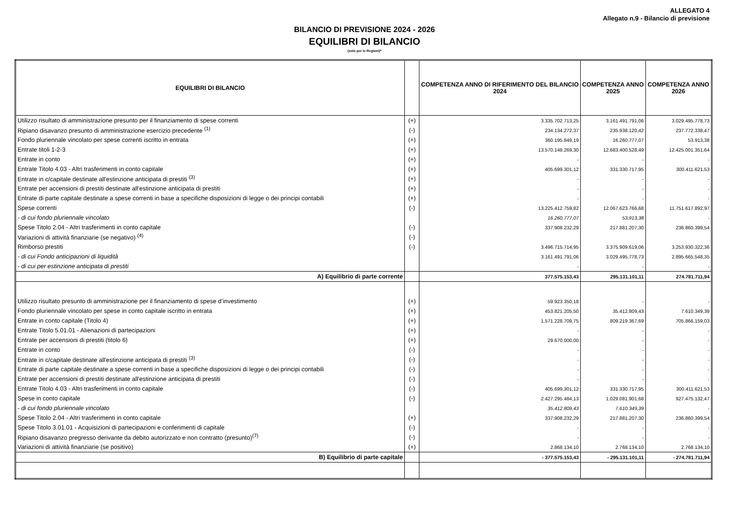ALLEGATO 4
Allegato n.9 - Bilancio di previsione
BILANCIO DI PREVISIONE 2024 - 2026
EQUILIBRI DI BILANCIO
(solo per le Regioni)*
| EQUILIBRI DI BILANCIO | | COMPETENZA ANNO DI RIFERIMENTO DEL BILANCIO 2024 | COMPETENZA ANNO 2025 | COMPETENZA ANNO 2026 |
| --- | --- | --- | --- | --- |
| Utilizzo risultato di amministrazione presunto per il finanziamento di spese correnti | (+) | 3.335.702.713,25 | 3.161.491.791,06 | 3.029.495.778,73 |
| Ripiano disavanzo presunto di amministrazione esercizio precedente <sup>(1)</sup> | (-) | 234.134.272,37 | 235.938.120,42 | 237.772.338,47 |
| Fondo pluriennale vincolato per spese correnti iscritto in entrata | (+) | 360.195.849,19 | 16.260.777,07 | 53.913,38 |
| Entrate titoli 1-2-3 | (+) | 13.570.148.269,30 | 12.683.400.528,49 | 12.425.001.351,64 |
| Entrate in conto | (+) | - | - | - |
| Entrate Titolo 4.03 - Altri trasferimenti in conto capitale | (+) | 405.699.301,12 | 331.330.717,95 | 300.411.621,53 |
| Entrate in c/capitale destinate all'estinzione anticipata di prestiti <sup>(3)</sup> | (+) | - | - | - |
| Entrate per accensioni di prestiti destinate all'estinzione anticipata di prestiti | (+) | - | - | - |
| Entrate di parte capitale destinate a spese correnti in base a specifiche disposizioni di legge o dei principi contabili | (+) | - | - | - |
| Spese correnti | (-) | 13.225.412.759,82 | 12.067.623.766,68 | 11.751.617.892,97 |
| - di cui fondo pluriennale vincolato | | 16.260.777,07 | 53.913,38 | - |
| Spese Titolo 2.04 - Altri trasferimenti in conto capitale | (-) | 337.908.232,29 | 217.881.207,30 | 236.860.399,54 |
| Variazioni di attività finanziarie (se negativo) <sup>(4)</sup> | (-) | | | |
| Rimborso prestiti | (-) | 3.496.715.714,95 | 3.375.909.619,06 | 3.253.930.322,36 |
| - di cui Fondo anticipazioni di liquidità | | 3.161.491.791,06 | 3.029.495.778,73 | 2.895.665.548,35 |
| - di cui per estinzione anticipata di prestiti | | - | - | - |
| A) Equilibrio di parte corrente | | 377.575.153,43 | 295.131.101,11 | 274.781.711,94 |
| Utilizzo risultato presunto di amministrazione per il finanziamento di spese d’investimento | (+) | 59.923.350,18 | - | - |
| Fondo pluriennale vincolato per spese in conto capitale iscritto in entrata | (+) | 453.821.205,50 | 35.412.809,43 | 7.610.349,39 |
| Entrate in conto capitale (Titolo 4) | (+) | 1.571.228.709,75 | 809.219.367,69 | 705.866.159,03 |
| Entrate Titolo 5.01.01 - Alienazioni di partecipazioni | (+) | - | - | - |
| Entrate per accensioni di prestiti (titolo 6) | (+) | 29.670.000,00 | - | - |
| Entrate in conto | (-) | - | - | - |
| Entrate in c/capitale destinate all'estinzione anticipata di prestiti <sup>(3)</sup> | (-) | - | - | - |
| Entrate di parte capitale destinate a spese correnti in base a specifiche disposizioni di legge o dei principi contabili | (-) | - | - | - |
| Entrate per accensioni di prestiti destinate all'estinzione anticipata di prestiti | (-) | - | - | - |
| Entrate Titolo 4.03 - Altri trasferimenti in conto capitale | (-) | 405.699.301,12 | 331.330.717,95 | 300.411.621,53 |
| Spese in conto capitale | (-) | 2.427.295.484,13 | 1.029.081.901,68 | 927.475.132,47 |
| - di cui fondo pluriennale vincolato | | 35.412.809,43 | 7.610.349,39 | - |
| Spese Titolo 2.04 - Altri trasferimenti in conto capitale | (+) | 337.908.232,29 | 217.881.207,30 | 236.860.399,54 |
| Spese Titolo 3.01.01 - Acquisizioni di partecipazioni e conferimenti di capitale | (-) | - | - | - |
| Ripiano disavanzo pregresso derivante da debito autorizzato e non contratto (presunto)<sup>(7)</sup> | (-) | - | - | - |
| Variazioni di attività finanziarie (se positivo) | (+) | 2.868.134,10 | 2.768.134,10 | 2.768.134,10 |
| B) Equilibrio di parte capitale | | - 377.575.153,43 | - 295.131.101,11 | - 274.781.711,94 |